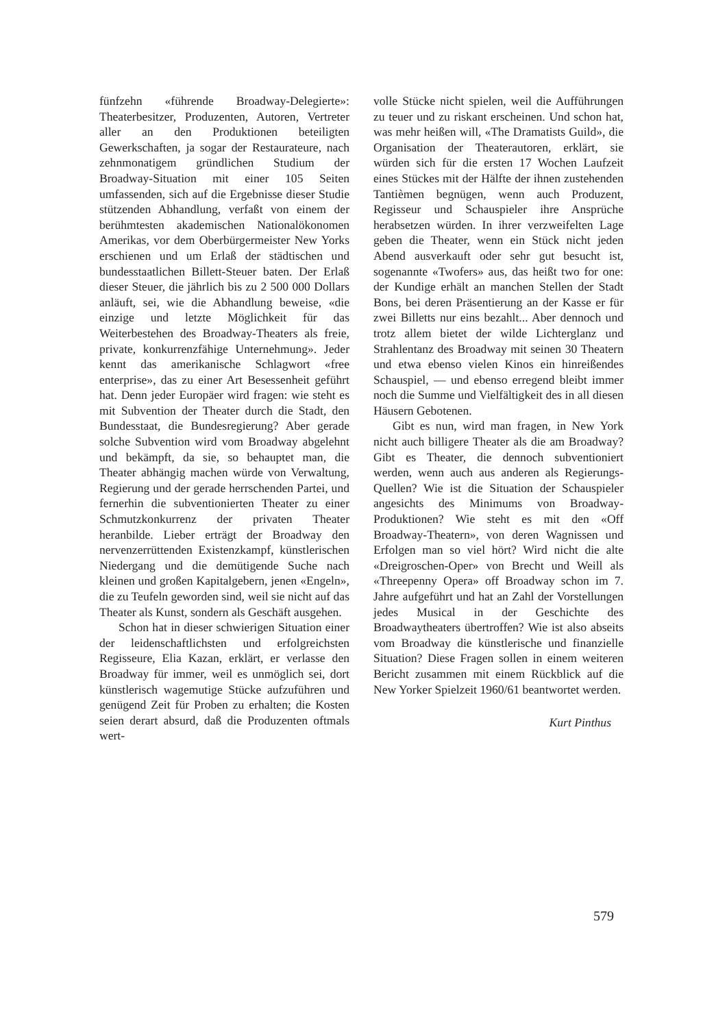fünfzehn «führende Broadway-Delegierte»: Theaterbesitzer, Produzenten, Autoren, Vertreter aller an den Produktionen beteiligten Gewerkschaften, ja sogar der Restaurateure, nach zehnmonatigem gründlichen Studium der Broadway-Situation mit einer 105 Seiten umfassenden, sich auf die Ergebnisse dieser Studie stützenden Abhandlung, verfaßt von einem der berühmtesten akademischen Nationalökonomen Amerikas, vor dem Oberbürgermeister New Yorks erschienen und um Erlaß der städtischen und bundesstaatlichen Billett-Steuer baten. Der Erlaß dieser Steuer, die jährlich bis zu 2 500 000 Dollars anläuft, sei, wie die Abhandlung beweise, «die einzige und letzte Möglichkeit für das Weiterbestehen des Broadway-Theaters als freie, private, konkurrenzfähige Unternehmung». Jeder kennt das amerikanische Schlagwort «free enterprise», das zu einer Art Besessenheit geführt hat. Denn jeder Europäer wird fragen: wie steht es mit Subvention der Theater durch die Stadt, den Bundesstaat, die Bundesregierung? Aber gerade solche Subvention wird vom Broadway abgelehnt und bekämpft, da sie, so behauptet man, die Theater abhängig machen würde von Verwaltung, Regierung und der gerade herrschenden Partei, und fernerhin die subventionierten Theater zu einer Schmutzkonkurrenz der privaten Theater heranbilde. Lieber erträgt der Broadway den nervenzerrüttenden Existenzkampf, künstlerischen Niedergang und die demütigende Suche nach kleinen und großen Kapitalgebern, jenen «Engeln», die zu Teufeln geworden sind, weil sie nicht auf das Theater als Kunst, sondern als Geschäft ausgehen.
Schon hat in dieser schwierigen Situation einer der leidenschaftlichsten und erfolgreichsten Regisseure, Elia Kazan, erklärt, er verlasse den Broadway für immer, weil es unmöglich sei, dort künstlerisch wagemutige Stücke aufzuführen und genügend Zeit für Proben zu erhalten; die Kosten seien derart absurd, daß die Produzenten oftmals wert-
volle Stücke nicht spielen, weil die Aufführungen zu teuer und zu riskant erscheinen. Und schon hat, was mehr heißen will, «The Dramatists Guild», die Organisation der Theaterautoren, erklärt, sie würden sich für die ersten 17 Wochen Laufzeit eines Stückes mit der Hälfte der ihnen zustehenden Tantièmen begnügen, wenn auch Produzent, Regisseur und Schauspieler ihre Ansprüche herabsetzen würden. In ihrer verzweifelten Lage geben die Theater, wenn ein Stück nicht jeden Abend ausverkauft oder sehr gut besucht ist, sogenannte «Twofers» aus, das heißt two for one: der Kundige erhält an manchen Stellen der Stadt Bons, bei deren Präsentierung an der Kasse er für zwei Billetts nur eins bezahlt... Aber dennoch und trotz allem bietet der wilde Lichterglanz und Strahlentanz des Broadway mit seinen 30 Theatern und etwa ebenso vielen Kinos ein hinreißendes Schauspiel, — und ebenso erregend bleibt immer noch die Summe und Vielfältigkeit des in all diesen Häusern Gebotenen.
Gibt es nun, wird man fragen, in New York nicht auch billigere Theater als die am Broadway? Gibt es Theater, die dennoch subventioniert werden, wenn auch aus anderen als Regierungs-Quellen? Wie ist die Situation der Schauspieler angesichts des Minimums von Broadway-Produktionen? Wie steht es mit den «Off Broadway-Theatern», von deren Wagnissen und Erfolgen man so viel hört? Wird nicht die alte «Dreigroschen-Oper» von Brecht und Weill als «Threepenny Opera» off Broadway schon im 7. Jahre aufgeführt und hat an Zahl der Vorstellungen jedes Musical in der Geschichte des Broadwaytheaters übertroffen? Wie ist also abseits vom Broadway die künstlerische und finanzielle Situation? Diese Fragen sollen in einem weiteren Bericht zusammen mit einem Rückblick auf die New Yorker Spielzeit 1960/61 beantwortet werden.
Kurt Pinthus
579